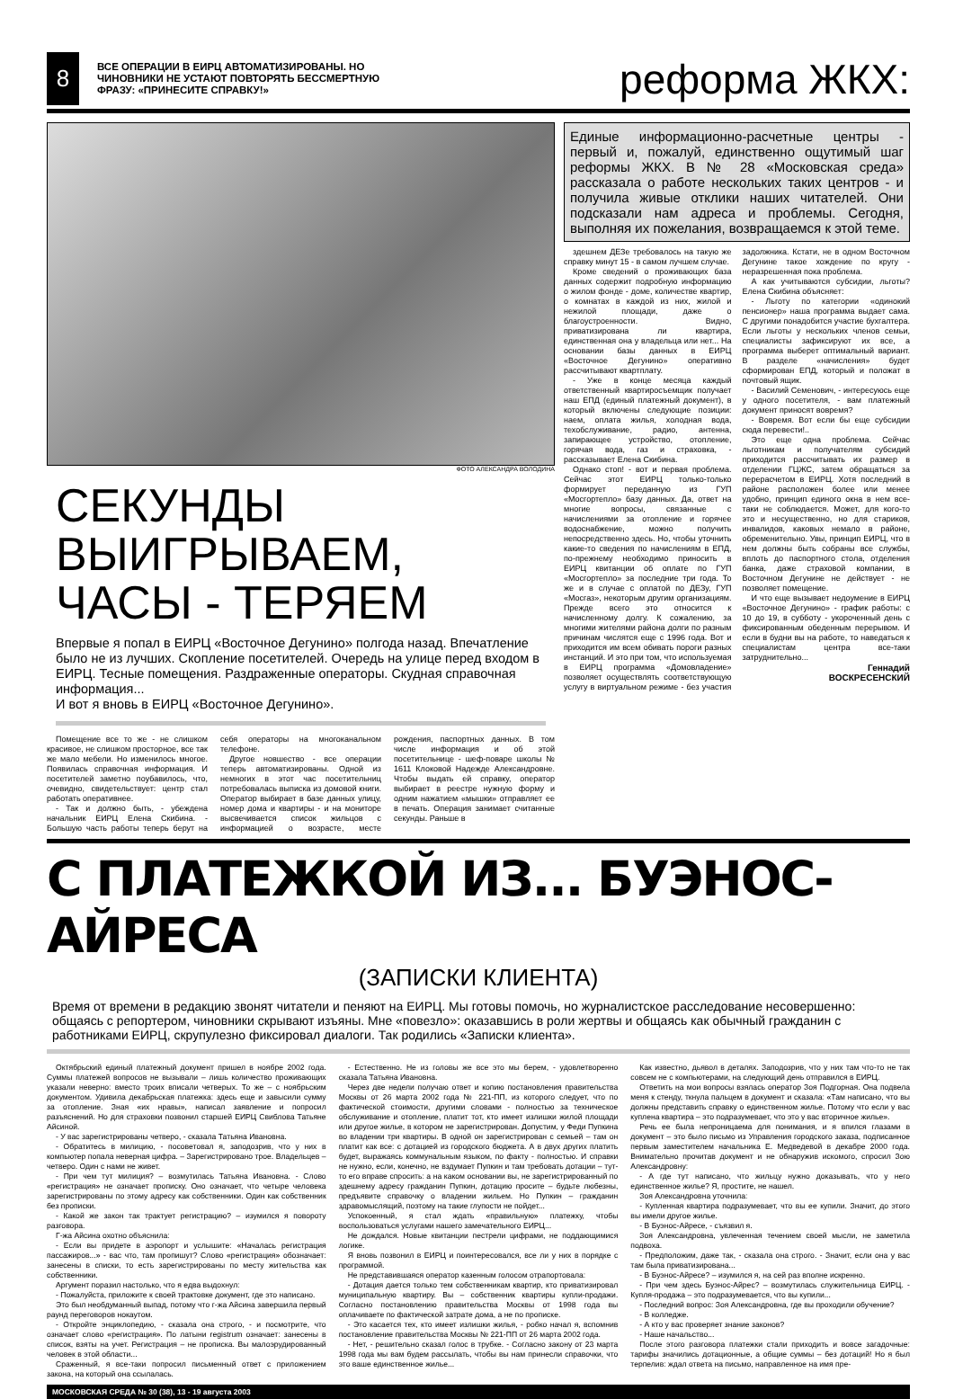8
ВСЕ ОПЕРАЦИИ В ЕИРЦ АВТОМАТИЗИРОВАНЫ. НО ЧИНОВНИКИ НЕ УСТАЮТ ПОВТОРЯТЬ БЕССМЕРТНУЮ ФРАЗУ: «ПРИНЕСИТЕ СПРАВКУ!»
реформа ЖКХ:
ФОТО АЛЕКСАНДРА ВОЛОДИНА
СЕКУНДЫ ВЫИГРЫВАЕМ, ЧАСЫ - ТЕРЯЕМ
Впервые я попал в ЕИРЦ «Восточное Дегунино» полгода назад. Впечатление было не из лучших. Скопление посетителей. Очередь на улице перед входом в ЕИРЦ. Тесные помещения. Раздраженные операторы. Скудная справочная информация...
И вот я вновь в ЕИРЦ «Восточное Дегунино».
Помещение все то же - не слишком красивое, не слишком просторное, все так же мало мебели. Но изменилось многое. Появилась справочная информация. И посетителей заметно поубавилось, что, очевидно, свидетельствует: центр стал работать оперативнее.
- Так и должно быть, - убеждена начальник ЕИРЦ Елена Скибина. - Большую часть работы теперь берут на себя операторы на многоканальном телефоне.
Другое новшество - все операции теперь автоматизированы. Одной из немногих в этот час посетительниц потребовалась выписка из домовой книги. Оператор выбирает в базе данных улицу, номер дома и квартиры - и на мониторе высвечивается список жильцов с информацией о возрасте, месте рождения, паспортных данных. В том числе информация и об этой посетительнице - шеф-поваре школы № 1611 Клоковой Надежде Александровне. Чтобы выдать ей справку, оператор выбирает в реестре нужную форму и одним нажатием «мышки» отправляет ее в печать. Операция занимает считанные секунды. Раньше в
Единые информационно-расчетные центры - первый и, пожалуй, единственно ощутимый шаг реформы ЖКХ. В № 28 «Московская среда» рассказала о работе нескольких таких центров - и получила живые отклики наших читателей. Они подсказали нам адреса и проблемы. Сегодня, выполняя их пожелания, возвращаемся к этой теме.
здешнем ДЕЗе требовалось на такую же справку минут 15 - в самом лучшем случае.
Кроме сведений о проживающих база данных содержит подробную информацию о жилом фонде - доме, количестве квартир, о комнатах в каждой из них, жилой и нежилой площади, даже о благоустроенности. Видно, приватизирована ли квартира, единственная она у владельца или нет... На основании базы данных в ЕИРЦ «Восточное Дегунино» оперативно рассчитывают квартплату.
- Уже в конце месяца каждый ответственный квартиросъемщик получает наш ЕПД (единый платежный документ), в который включены следующие позиции: наем, оплата жилья, холодная вода, техобслуживание, радио, антенна, запирающее устройство, отопление, горячая вода, газ и страховка, - рассказывает Елена Скибина.
Однако стоп! - вот и первая проблема. Сейчас этот ЕИРЦ только-только формирует переданную из ГУП «Мосгортепло» базу данных. Да, ответ на многие вопросы, связанные с начислениями за отопление и горячее водоснабжение, можно получить непосредственно здесь. Но, чтобы уточнить какие-то сведения по начислениям в ЕПД, по-прежнему необходимо приносить в ЕИРЦ квитанции об оплате по ГУП «Мосгортепло» за последние три года. То же и в случае с оплатой по ДЕЗу, ГУП «Мосгаз», некоторым другим организациям. Прежде всего это относится к начисленному долгу. К сожалению, за многими жителями района долги по разным причинам числятся еще с 1996 года. Вот и приходится им всем обивать пороги разных инстанций. И это при том, что используемая в ЕИРЦ программа «Домовладение» позволяет осуществлять соответствующую услугу в виртуальном режиме - без участия задолжника. Кстати, не в одном Восточном Дегунине такое хождение по кругу - неразрешенная пока проблема.
А как учитываются субсидии, льготы? Елена Скибина объясняет:
- Льготу по категории «одинокий пенсионер» наша программа выдает сама. С другими понадобится участие бухгалтера. Если льготы у нескольких членов семьи, специалисты зафиксируют их все, а программа выберет оптимальный вариант. В разделе «начисления» будет сформирован ЕПД, который и положат в почтовый ящик.
- Василий Семенович, - интересуюсь еще у одного посетителя, - вам платежный документ приносят вовремя?
- Вовремя. Вот если бы еще субсидии сюда перевести!..
Это еще одна проблема. Сейчас льготникам и получателям субсидий приходится рассчитывать их размер в отделении ГЦЖС, затем обращаться за перерасчетом в ЕИРЦ. Хотя последний в районе расположен более или менее удобно, принцип единого окна в нем все-таки не соблюдается. Может, для кого-то это и несущественно, но для стариков, инвалидов, каковых немало в районе, обременительно. Увы, принцип ЕИРЦ, что в нем должны быть собраны все службы, вплоть до паспортного стола, отделения банка, даже страховой компании, в Восточном Дегунине не действует - не позволяет помещение.
И что еще вызывает недоумение в ЕИРЦ «Восточное Дегунино» - график работы: с 10 до 19, в субботу - укороченный день с фиксированным обеденным перерывом. И если в будни вы на работе, то наведаться к специалистам центра все-таки затруднительно...
Геннадий
ВОСКРЕСЕНСКИЙ
С ПЛАТЕЖКОЙ ИЗ... БУЭНОС-АЙРЕСА
(ЗАПИСКИ КЛИЕНТА)
Время от времени в редакцию звонят читатели и пеняют на ЕИРЦ. Мы готовы помочь, но журналистское расследование несовершенно: общаясь с репортером, чиновники скрывают изъяны. Мне «повезло»: оказавшись в роли жертвы и общаясь как обычный гражданин с работниками ЕИРЦ, скрупулезно фиксировал диалоги. Так родились «Записки клиента».
Октябрьский единый платежный документ пришел в ноябре 2002 года. Суммы платежей вопросов не вызывали – лишь количество проживающих указали неверно: вместо троих вписали четверых. То же – с ноябрьским документом. Удивила декабрьская платежка: здесь еще и завысили сумму за отопление. Зная «их нравы», написал заявление и попросил разъяснений. Но для страховки позвонил старшей ЕИРЦ Свиблова Татьяне Айсиной.
- У вас зарегистрированы четверо, - сказала Татьяна Ивановна.
- Обратитесь в милицию, - посоветовал я, заподозрив, что у них в компьютер попала неверная цифра. – Зарегистрировано трое. Владельцев – четверо. Один с нами не живет.
- При чем тут милиция? – возмутилась Татьяна Ивановна. - Слово «регистрация» не означает прописку. Оно означает, что четыре человека зарегистрированы по этому адресу как собственники. Один как собственник без прописки.
- Какой же закон так трактует регистрацию? – изумился я повороту разговора.
Г-жа Айсина охотно объяснила:
- Если вы придете в аэропорт и услышите: «Началась регистрация пассажиров...» - вас что, там пропишут? Слово «регистрация» обозначает: занесены в списки, то есть зарегистрированы по месту жительства как собственники.
Аргумент поразил настолько, что я едва выдохнул:
- Пожалуйста, приложите к своей трактовке документ, где это написано.
Это был необдуманный выпад, потому что г-жа Айсина завершила первый раунд переговоров нокаутом.
- Откройте энциклопедию, - сказала она строго, - и посмотрите, что означает слово «регистрация». По латыни registrum означает: занесены в список, взяты на учет. Регистрация – не прописка. Вы малоэрудированный человек в этой области...
Сраженный, я все-таки попросил письменный ответ с приложением закона, на который она ссылалась.
- Естественно. Не из головы же все это мы берем, - удовлетворенно сказала Татьяна Ивановна.
Через две недели получаю ответ и копию постановления правительства Москвы от 26 марта 2002 года № 221-ПП, из которого следует, что по фактической стоимости, другими словами - полностью за техническое обслуживание и отопление, платит тот, кто имеет излишки жилой площади или другое жилье, в котором не зарегистрирован. Допустим, у Феди Пупкина во владении три квартиры. В одной он зарегистрирован с семьей – там он платит как все: с дотацией из городского бюджета. А в двух других платить будет, выражаясь коммунальным языком, по факту - полностью. И справки не нужно, если, конечно, не вздумает Пупкин и там требовать дотации – тут-то его вправе спросить: а на каком основании вы, не зарегистрированный по здешнему адресу гражданин Пупкин, дотацию просите – будьте любезны, предъявите справочку о владении жильем. Но Пупкин – гражданин здравомыслящий, поэтому на такие глупости не пойдет...
Успокоенный, я стал ждать «правильную» платежку, чтобы воспользоваться услугами нашего замечательного ЕИРЦ...
Не дождался. Новые квитанции пестрели цифрами, не поддающимися логике.
Я вновь позвонил в ЕИРЦ и поинтересовался, все ли у них в порядке с программой.
Не представившаяся оператор казенным голосом отрапортовала:
- Дотация дается только тем собственникам квартир, кто приватизировал муниципальную квартиру. Вы – собственник квартиры купли-продажи. Согласно постановлению правительства Москвы от 1998 года вы оплачиваете по фактической затрате дома, а не по прописке.
- Это касается тех, кто имеет излишки жилья, - робко начал я, вспомнив постановление правительства Москвы № 221-ПП от 26 марта 2002 года.
- Нет, - решительно сказал голос в трубке. - Согласно закону от 23 марта 1998 года мы вам будем рассылать, чтобы вы нам принесли справочки, что это ваше единственное жилье...
Как известно, дьявол в деталях. Заподозрив, что у них там что-то не так совсем не с компьютерами, на следующий день отправился в ЕИРЦ.
Ответить на мои вопросы взялась оператор Зоя Подгорная. Она подвела меня к стенду, ткнула пальцем в документ и сказала: «Там написано, что вы должны представить справку о единственном жилье. Потому что если у вас куплена квартира – это подразумевает, что это у вас вторичное жилье».
Речь ее была непроницаема для понимания, и я впился глазами в документ – это было письмо из Управления городского заказа, подписанное первым заместителем начальника Е. Медведевой в декабре 2000 года. Внимательно прочитав документ и не обнаружив искомого, спросил Зою Александровну:
- А где тут написано, что жильцу нужно доказывать, что у него единственное жилье? Я, простите, не нашел.
Зоя Александровна уточнила:
- Купленная квартира подразумевает, что вы ее купили. Значит, до этого вы имели другое жилье.
- В Буэнос-Айресе, - съязвил я.
Зоя Александровна, увлеченная течением своей мысли, не заметила подвоха.
- Предположим, даже так, - сказала она строго. - Значит, если она у вас там была приватизирована...
- В Буэнос-Айресе? – изумился я, на сей раз вполне искренно.
- При чем здесь Буэнос-Айрес? – возмутилась служительница ЕИРЦ. - Купля-продажа – это подразумевается, что вы купили...
- Последний вопрос: Зоя Александровна, где вы проходили обучение?
- В колледже.
- А кто у вас проверяет знание законов?
- Наше начальство...
После этого разговора платежки стали приходить и вовсе загадочные: тарифы значились дотационные, а общие суммы – без дотаций! Но я был терпелив: ждал ответа на письмо, направленное на имя пре-
МОСКОВСКАЯ СРЕДА № 30 (38), 13 - 19 августа 2003